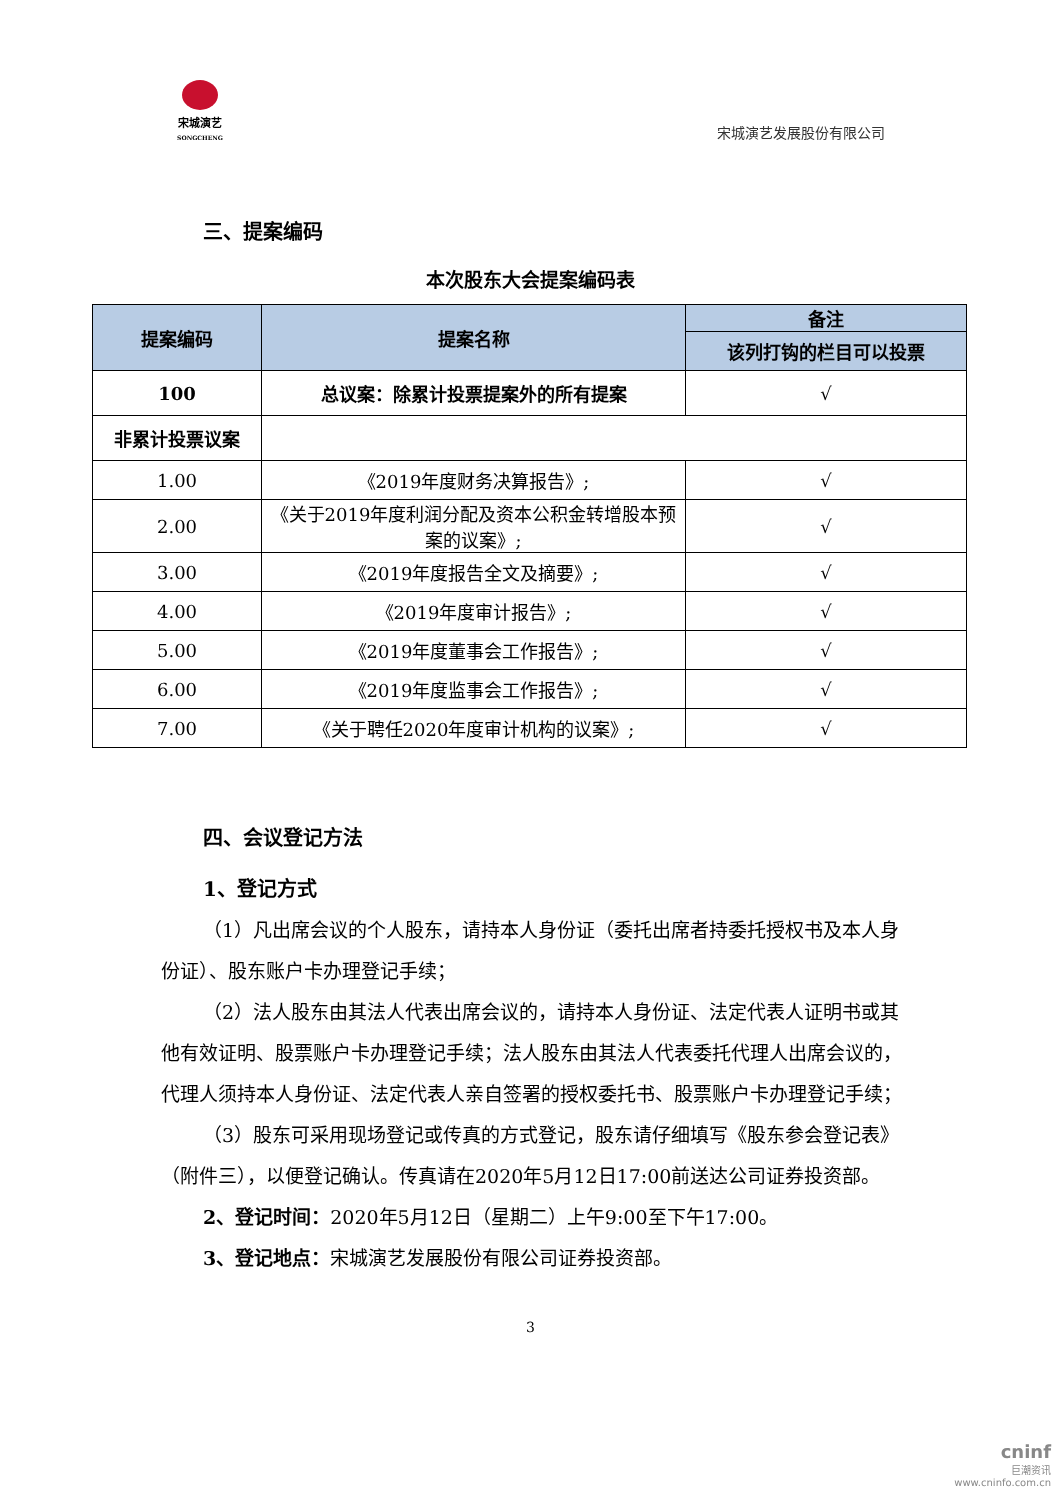宋城演艺
SONGCHENG
宋城演艺发展股份有限公司
三、提案编码
本次股东大会提案编码表
| 提案编码 | 提案名称 | 备注 |
| --- | --- | --- |
| | | 该列打钩的栏目可以投票 |
| 100 | 总议案：除累计投票提案外的所有提案 | √ |
| 非累计投票议案 | | |
| 1.00 | 《2019年度财务决算报告》; | √ |
| 2.00 | 《关于2019年度利润分配及资本公积金转增股本预案的议案》; | √ |
| 3.00 | 《2019年度报告全文及摘要》; | √ |
| 4.00 | 《2019年度审计报告》; | √ |
| 5.00 | 《2019年度董事会工作报告》; | √ |
| 6.00 | 《2019年度监事会工作报告》; | √ |
| 7.00 | 《关于聘任2020年度审计机构的议案》; | √ |
四、会议登记方法
1、登记方式
（1）凡出席会议的个人股东，请持本人身份证（委托出席者持委托授权书及本人身份证）、股东账户卡办理登记手续；
（2）法人股东由其法人代表出席会议的，请持本人身份证、法定代表人证明书或其他有效证明、股票账户卡办理登记手续；法人股东由其法人代表委托代理人出席会议的，代理人须持本人身份证、法定代表人亲自签署的授权委托书、股票账户卡办理登记手续；
（3）股东可采用现场登记或传真的方式登记，股东请仔细填写《股东参会登记表》（附件三），以便登记确认。传真请在2020年5月12日17:00前送达公司证券投资部。
2、登记时间：2020年5月12日（星期二）上午9:00至下午17:00。
3、登记地点：宋城演艺发展股份有限公司证券投资部。
3
cninf
巨潮资讯
www.cninfo.com.cn